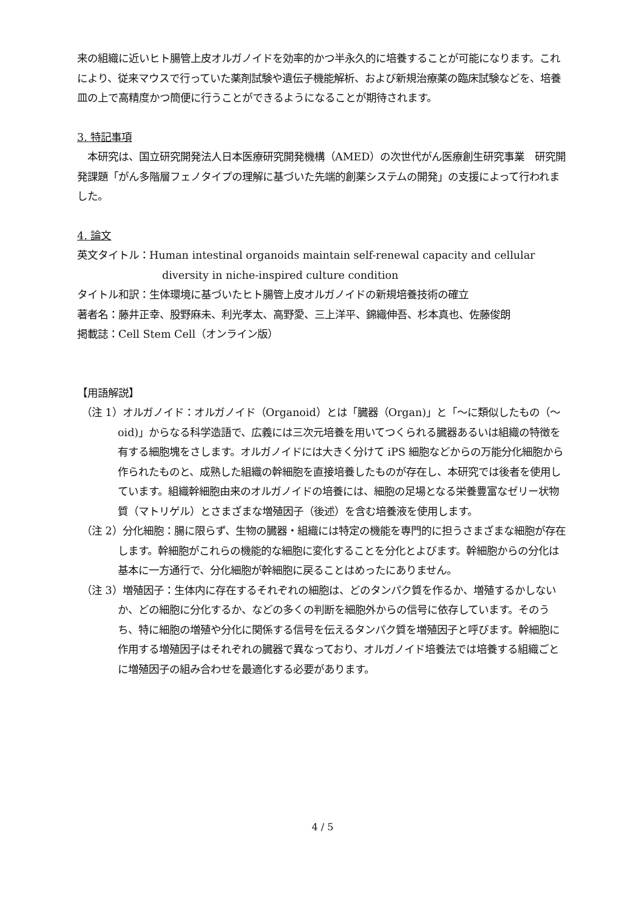来の組織に近いヒト腸管上皮オルガノイドを効率的かつ半永久的に培養することが可能になります。これにより、従来マウスで行っていた薬剤試験や遺伝子機能解析、および新規治療薬の臨床試験などを、培養皿の上で高精度かつ簡便に行うことができるようになることが期待されます。
3. 特記事項
　本研究は、国立研究開発法人日本医療研究開発機構（AMED）の次世代がん医療創生研究事業　研究開発課題「がん多階層フェノタイプの理解に基づいた先端的創薬システムの開発」の支援によって行われました。
4. 論文
英文タイトル：Human intestinal organoids maintain self-renewal capacity and cellular diversity in niche-inspired culture condition
タイトル和訳：生体環境に基づいたヒト腸管上皮オルガノイドの新規培養技術の確立
著者名：藤井正幸、股野麻未、利光孝太、高野愛、三上洋平、錦織伸吾、杉本真也、佐藤俊朗
掲載誌：Cell Stem Cell（オンライン版）
【用語解説】
（注 1）オルガノイド：オルガノイド（Organoid）とは「臓器（Organ)」と「～に類似したもの（～oid)」からなる科学造語で、広義には三次元培養を用いてつくられる臓器あるいは組織の特徴を有する細胞塊をさします。オルガノイドには大きく分けて iPS 細胞などからの万能分化細胞から作られたものと、成熟した組織の幹細胞を直接培養したものが存在し、本研究では後者を使用しています。組織幹細胞由来のオルガノイドの培養には、細胞の足場となる栄養豊富なゼリー状物質（マトリゲル）とさまざまな増殖因子（後述）を含む培養液を使用します。
（注 2）分化細胞：腸に限らず、生物の臓器・組織には特定の機能を専門的に担うさまざまな細胞が存在します。幹細胞がこれらの機能的な細胞に変化することを分化とよびます。幹細胞からの分化は基本に一方通行で、分化細胞が幹細胞に戻ることはめったにありません。
（注 3）増殖因子：生体内に存在するそれぞれの細胞は、どのタンパク質を作るか、増殖するかしないか、どの細胞に分化するか、などの多くの判断を細胞外からの信号に依存しています。そのうち、特に細胞の増殖や分化に関係する信号を伝えるタンパク質を増殖因子と呼びます。幹細胞に作用する増殖因子はそれぞれの臓器で異なっており、オルガノイド培養法では培養する組織ごとに増殖因子の組み合わせを最適化する必要があります。
4 / 5